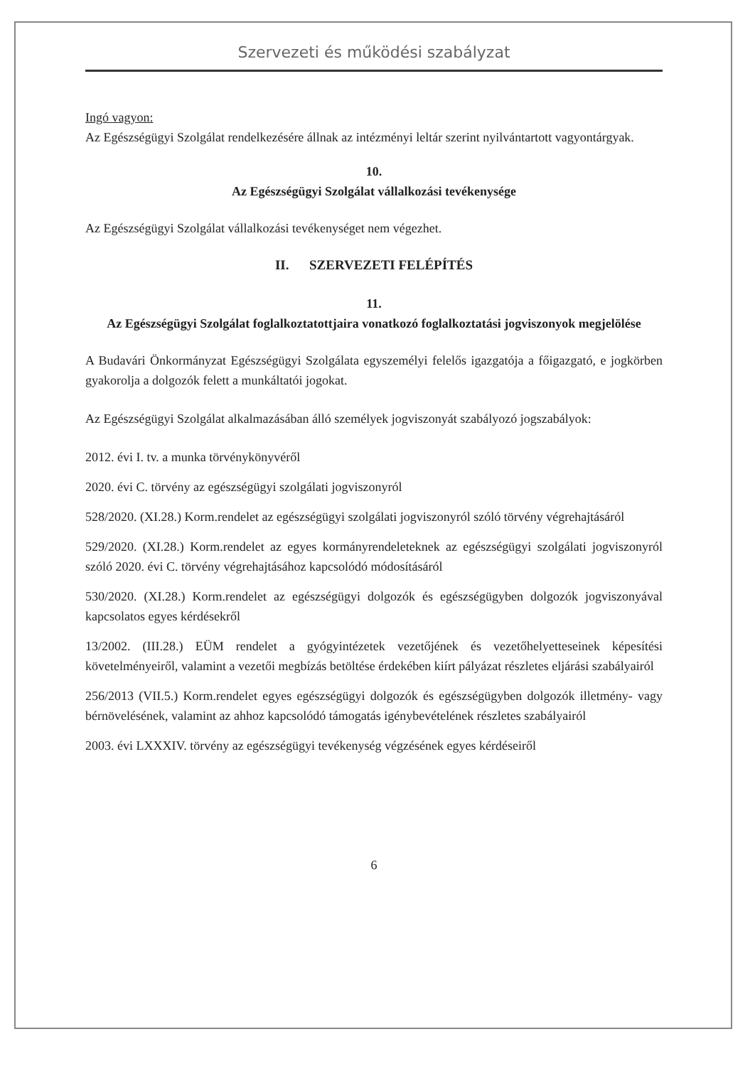Szervezeti és működési szabályzat
Ingó vagyon:
Az Egészségügyi Szolgálat rendelkezésére állnak az intézményi leltár szerint nyilvántartott vagyontárgyak.
10.
Az Egészségügyi Szolgálat vállalkozási tevékenysége
Az Egészségügyi Szolgálat vállalkozási tevékenységet nem végezhet.
II. SZERVEZETI FELÉPÍTÉS
11.
Az Egészségügyi Szolgálat foglalkoztatottjaira vonatkozó foglalkoztatási jogviszonyok megjelölése
A Budavári Önkormányzat Egészségügyi Szolgálata egyszemélyi felelős igazgatója a főigazgató, e jogkörben gyakorolja a dolgozók felett a munkáltatói jogokat.
Az Egészségügyi Szolgálat alkalmazásában álló személyek jogviszonyát szabályozó jogszabályok:
2012. évi I. tv. a munka törvénykönyvéről
2020. évi C. törvény az egészségügyi szolgálati jogviszonyról
528/2020. (XI.28.) Korm.rendelet az egészségügyi szolgálati jogviszonyról szóló törvény végrehajtásáról
529/2020. (XI.28.) Korm.rendelet az egyes kormányrendeleteknek az egészségügyi szolgálati jogviszonyról szóló 2020. évi C. törvény végrehajtásához kapcsolódó módosításáról
530/2020. (XI.28.) Korm.rendelet az egészségügyi dolgozók és egészségügyben dolgozók jogviszonyával kapcsolatos egyes kérdésekről
13/2002. (III.28.) EÜM rendelet a gyógyintézetek vezetőjének és vezetőhelyetteseinek képesítési követelményeiről, valamint a vezetői megbízás betöltése érdekében kiírt pályázat részletes eljárási szabályairól
256/2013 (VII.5.) Korm.rendelet egyes egészségügyi dolgozók és egészségügyben dolgozók illetmény- vagy bérnövelésének, valamint az ahhoz kapcsolódó támogatás igénybevételének részletes szabályairól
2003. évi LXXXIV. törvény az egészségügyi tevékenység végzésének egyes kérdéseiről
6